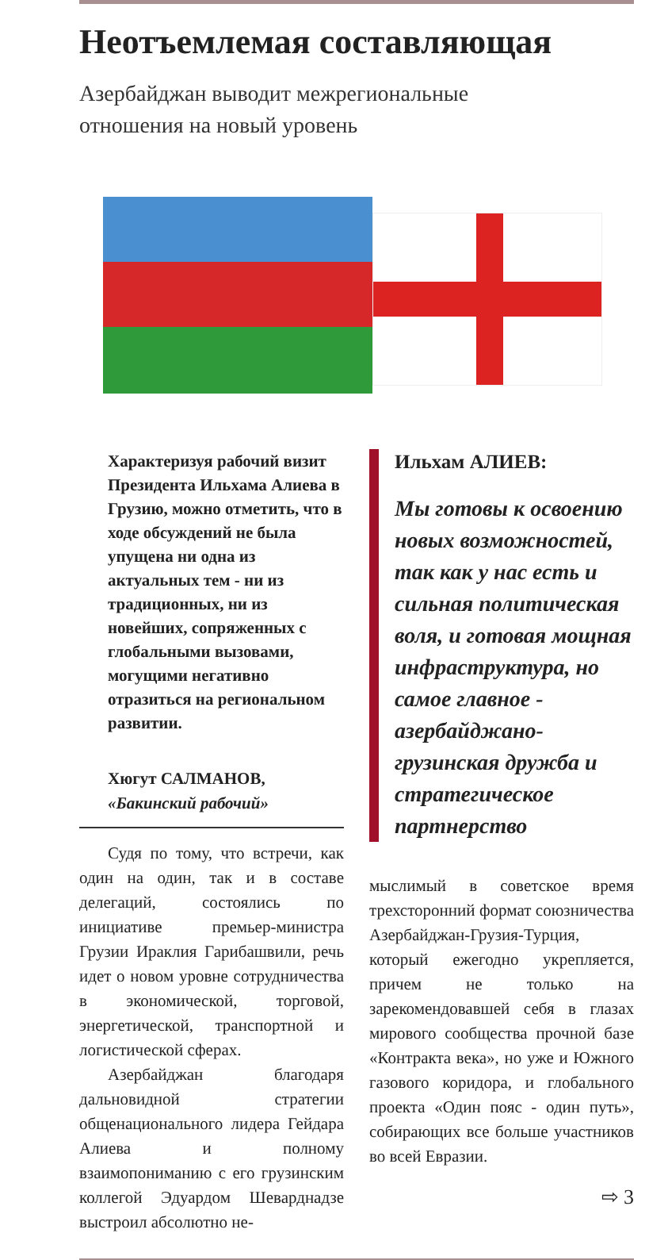Неотъемлемая составляющая
Азербайджан выводит межрегиональные
отношения на новый уровень
Характеризуя рабочий визит Президента Ильхама Алиева в Грузию, можно отметить, что в ходе обсуждений не была упущена ни одна из актуальных тем - ни из традиционных, ни из новейших, сопряженных с глобальными вызовами, могущими негативно отразиться на региональном развитии.
Хюгут САЛМАНОВ,
«Бакинский рабочий»
Судя по тому, что встречи, как один на один, так и в составе делегаций, состоялись по инициативе премьер-министра Грузии Ираклия Гарибашвили, речь идет о новом уровне сотрудничества в экономической, торговой, энергетической, транспортной и логистической сферах.
Азербайджан благодаря дальновидной стратегии общенационального лидера Гейдара Алиева и полному взаимопониманию с его грузинским коллегой Эдуардом Шеварднадзе выстроил абсолютно не-
Ильхам АЛИЕВ:
Мы готовы к освоению новых возможностей, так как у нас есть и сильная политическая воля, и готовая мощная инфраструктура, но самое главное - азербайджано-грузинская дружба и стратегическое партнерство
мыслимый в советское время трехсторонний формат союзничества Азербайджан-Грузия-Турция, который ежегодно укрепляется, причем не только на зарекомендовавшей себя в глазах мирового сообщества прочной базе «Контракта века», но уже и Южного газового коридора, и глобального проекта «Один пояс - один путь», собирающих все больше участников во всей Евразии.
⇨ 3